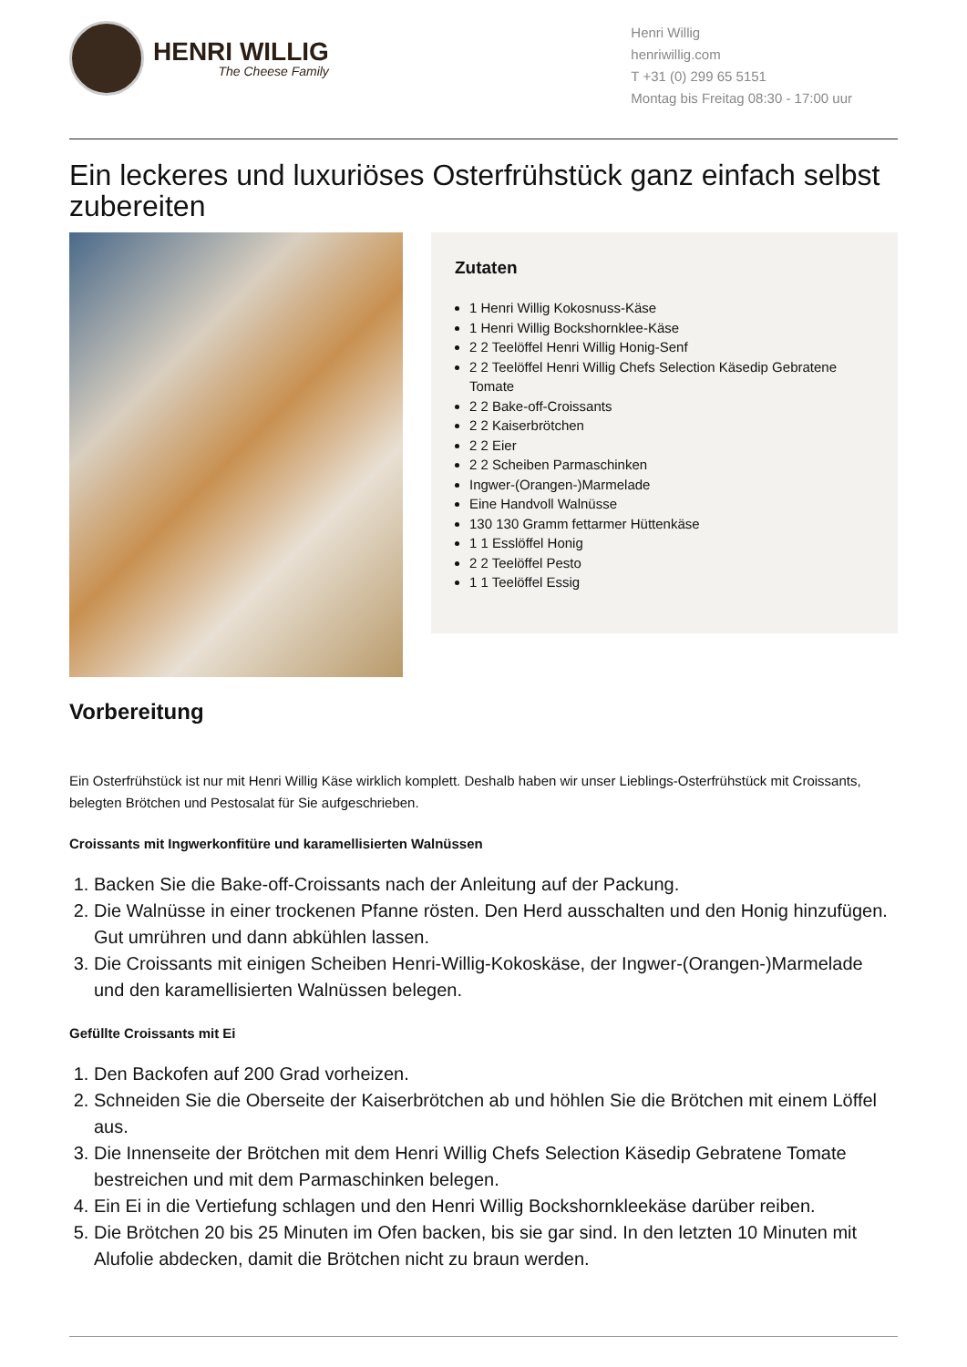HENRI WILLIG
The Cheese Family
Henri Willig
henriwillig.com
T +31 (0) 299 65 5151
Montag bis Freitag 08:30 - 17:00 uur
Ein leckeres und luxuriöses Osterfrühstück ganz einfach selbst zubereiten
Zutaten
1 Henri Willig Kokosnuss-Käse
1 Henri Willig Bockshornklee-Käse
2 2 Teelöffel Henri Willig Honig-Senf
2 2 Teelöffel Henri Willig Chefs Selection Käsedip Gebratene Tomate
2 2 Bake-off-Croissants
2 2 Kaiserbrötchen
2 2 Eier
2 2 Scheiben Parmaschinken
Ingwer-(Orangen-)Marmelade
Eine Handvoll Walnüsse
130 130 Gramm fettarmer Hüttenkäse
1 1 Esslöffel Honig
2 2 Teelöffel Pesto
1 1 Teelöffel Essig
Vorbereitung
Ein Osterfrühstück ist nur mit Henri Willig Käse wirklich komplett. Deshalb haben wir unser Lieblings-Osterfrühstück mit Croissants, belegten Brötchen und Pestosalat für Sie aufgeschrieben.
Croissants mit Ingwerkonfitüre und karamellisierten Walnüssen
1. Backen Sie die Bake-off-Croissants nach der Anleitung auf der Packung.
2. Die Walnüsse in einer trockenen Pfanne rösten. Den Herd ausschalten und den Honig hinzufügen. Gut umrühren und dann abkühlen lassen.
3. Die Croissants mit einigen Scheiben Henri-Willig-Kokoskäse, der Ingwer-(Orangen-)Marmelade und den karamellisierten Walnüssen belegen.
Gefüllte Croissants mit Ei
1. Den Backofen auf 200 Grad vorheizen.
2. Schneiden Sie die Oberseite der Kaiserbrötchen ab und höhlen Sie die Brötchen mit einem Löffel aus.
3. Die Innenseite der Brötchen mit dem Henri Willig Chefs Selection Käsedip Gebratene Tomate bestreichen und mit dem Parmaschinken belegen.
4. Ein Ei in die Vertiefung schlagen und den Henri Willig Bockshornkleekäse darüber reiben.
5. Die Brötchen 20 bis 25 Minuten im Ofen backen, bis sie gar sind. In den letzten 10 Minuten mit Alufolie abdecken, damit die Brötchen nicht zu braun werden.